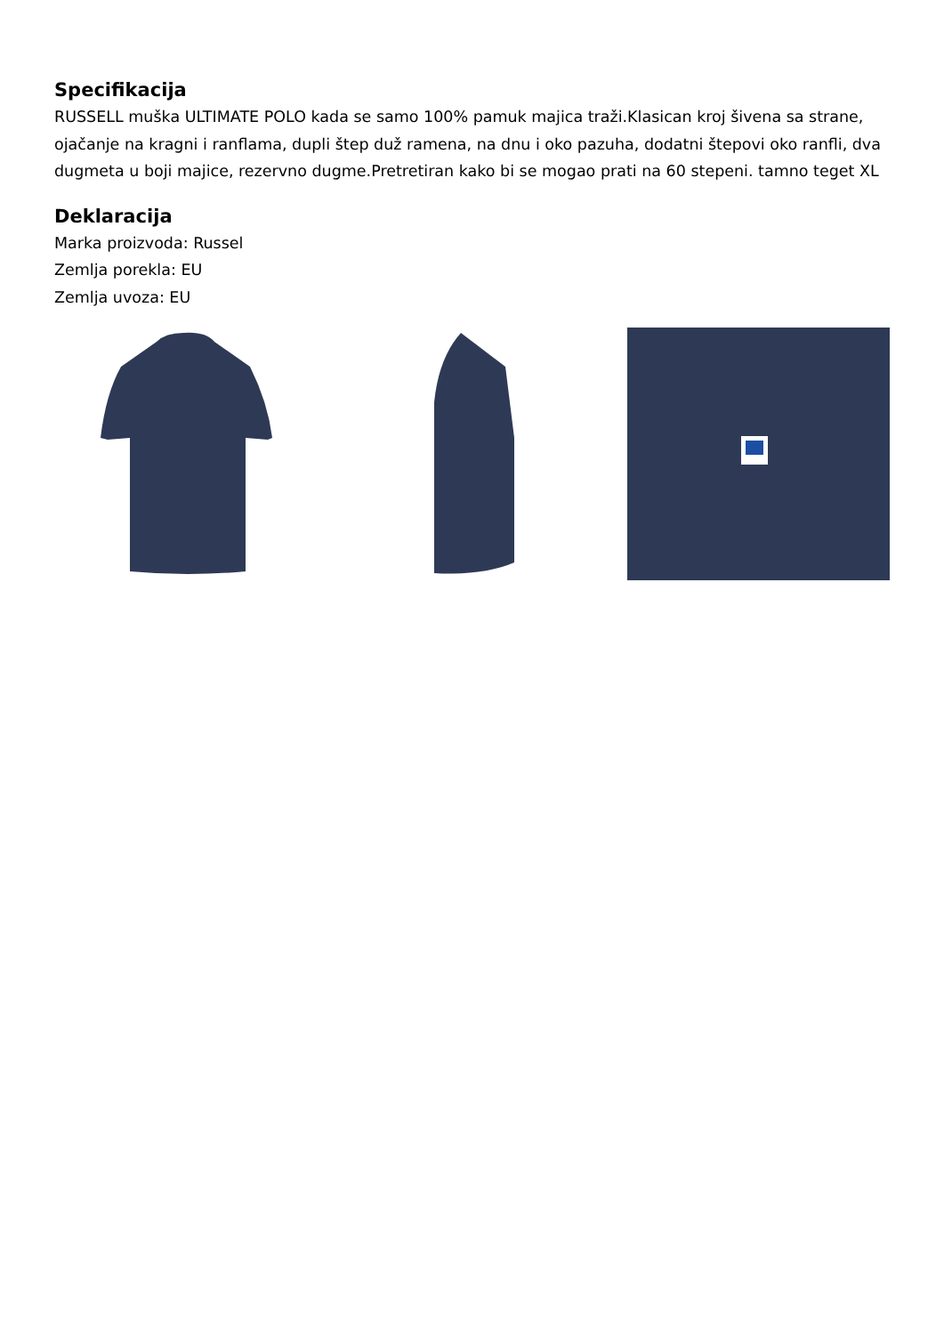Specifikacija
RUSSELL muška ULTIMATE POLO kada se samo 100% pamuk majica traži.Klasican kroj šivena sa strane, ojačanje na kragni i ranflama, dupli štep duž ramena, na dnu i oko pazuha, dodatni štepovi oko ranfli, dva dugmeta u boji majice, rezervno dugme.Pretretiran kako bi se mogao prati na 60 stepeni. tamno teget XL
Deklaracija
Marka proizvoda: Russel
Zemlja porekla: EU
Zemlja uvoza: EU